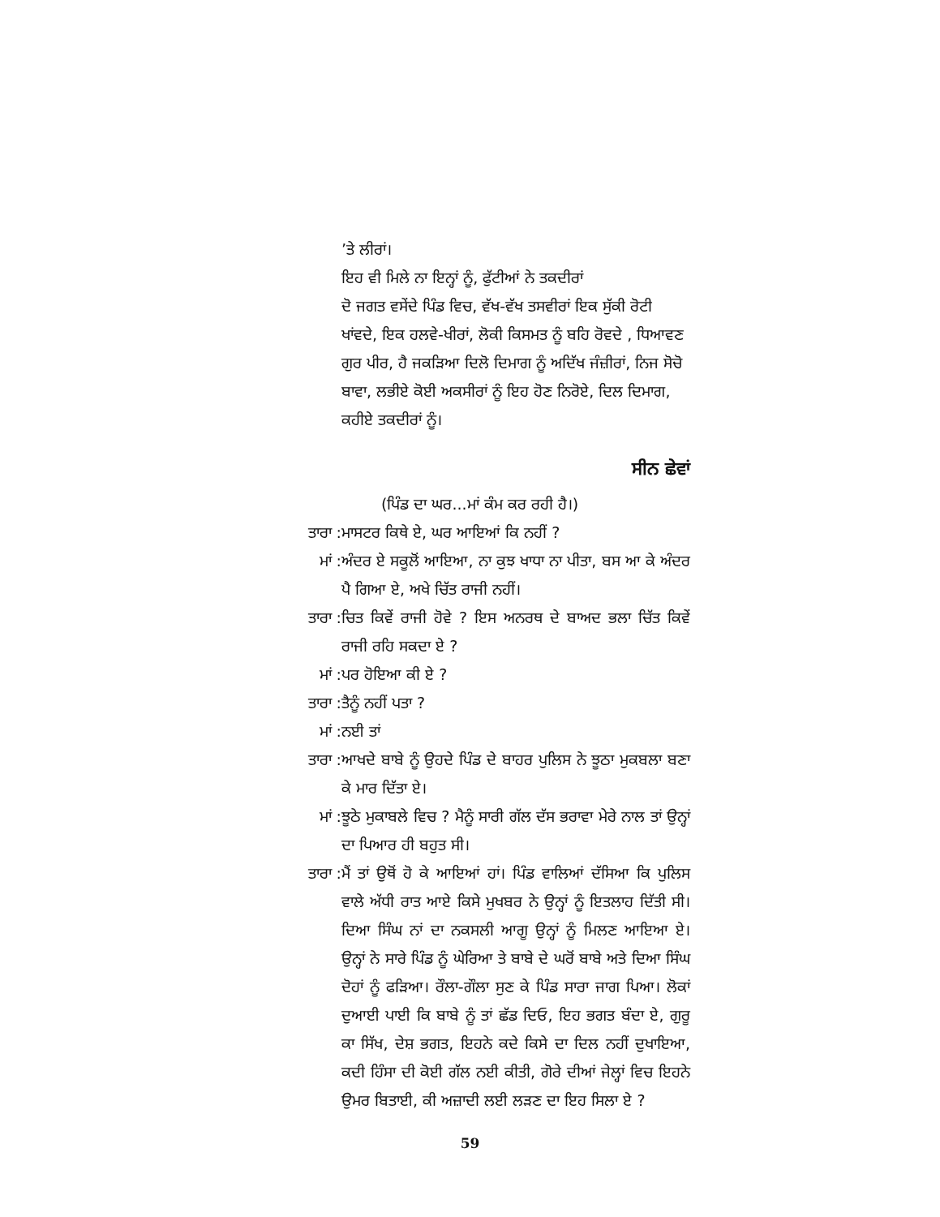’ਤੇ ਲੀਰਾਂ।
ਇਹ ਵੀ ਮਿਲੇ ਨਾ ਇਨ੍ਹਾਂ ਨੂੰ, ਫੁੱਟੀਆਂ ਨੇ ਤਕਦੀਰਾਂ
ਦੋ ਜਗਤ ਵਸੇਂਦੇ ਪਿੰਡ ਵਿਚ, ਵੱਖ-ਵੱਖ ਤਸਵੀਰਾਂ ਇਕ ਸੁੱਕੀ ਰੋਟੀ ਖਾਂਵਦੇ, ਇਕ ਹਲਵੇ-ਖੀਰਾਂ, ਲੋਕੀ ਕਿਸਮਤ ਨੂੰ ਬਹਿ ਰੋਵਦੇ , ਧਿਆਵਣ ਗੁਰ ਪੀਰ, ਹੈ ਜਕੜਿਆ ਦਿਲੋ ਦਿਮਾਗ ਨੂੰ ਅਦਿੱਖ ਜੰਜ਼ੀਰਾਂ, ਨਿਜ ਸੋਚੋ ਬਾਵਾ, ਲਭੀਏ ਕੋਈ ਅਕਸੀਰਾਂ ਨੂੰ ਇਹ ਹੋਣ ਨਿਰੋਏ, ਦਿਲ ਦਿਮਾਗ, ਕਹੀਏ ਤਕਦੀਰਾਂ ਨੂੰ।
ਸੀਨ ਛੇਵਾਂ
(ਪਿੰਡ ਦਾ ਘਰ...ਮਾਂ ਕੰਮ ਕਰ ਰਹੀ ਹੈ।)
ਤਾਰਾ : ਮਾਸਟਰ ਕਿਥੇ ਏ, ਘਰ ਆਇਆਂ ਕਿ ਨਹੀਂ ?
ਮਾਂ : ਅੰਦਰ ਏ ਸਕੂਲੋਂ ਆਇਆ, ਨਾ ਕੁਝ ਖਾਧਾ ਨਾ ਪੀਤਾ, ਬਸ ਆ ਕੇ ਅੰਦਰ ਪੈ ਗਿਆ ਏ, ਅਖੇ ਚਿੱਤ ਰਾਜੀ ਨਹੀਂ।
ਤਾਰਾ : ਚਿਤ ਕਿਵੇਂ ਰਾਜੀ ਹੋਵੇ ? ਇਸ ਅਨਰਥ ਦੇ ਬਾਅਦ ਭਲਾ ਚਿੱਤ ਕਿਵੇਂ ਰਾਜੀ ਰਹਿ ਸਕਦਾ ਏ ?
ਮਾਂ : ਪਰ ਹੋਇਆ ਕੀ ਏ ?
ਤਾਰਾ : ਤੈਨੂੰ ਨਹੀਂ ਪਤਾ ?
ਮਾਂ : ਨਈ ਤਾਂ
ਤਾਰਾ : ਆਖਦੇ ਬਾਬੇ ਨੂੰ ਉਹਦੇ ਪਿੰਡ ਦੇ ਬਾਹਰ ਪੁਲਿਸ ਨੇ ਝੂਠਾ ਮੁਕਬਲਾ ਬਣਾ ਕੇ ਮਾਰ ਦਿੱਤਾ ਏ।
ਮਾਂ : ਝੂਠੇ ਮੁਕਾਬਲੇ ਵਿਚ ? ਮੈਨੂੰ ਸਾਰੀ ਗੱਲ ਦੱਸ ਭਰਾਵਾ ਮੇਰੇ ਨਾਲ ਤਾਂ ਉਨ੍ਹਾਂ ਦਾ ਪਿਆਰ ਹੀ ਬਹੁਤ ਸੀ।
ਤਾਰਾ : ਮੈਂ ਤਾਂ ਉਥੋਂ ਹੋ ਕੇ ਆਇਆਂ ਹਾਂ। ਪਿੰਡ ਵਾਲਿਆਂ ਦੱਸਿਆ ਕਿ ਪੁਲਿਸ ਵਾਲੇ ਅੱਧੀ ਰਾਤ ਆਏ ਕਿਸੇ ਮੁਖਬਰ ਨੇ ਉਨ੍ਹਾਂ ਨੂੰ ਇਤਲਾਹ ਦਿੱਤੀ ਸੀ। ਦਿਆ ਸਿੰਘ ਨਾਂ ਦਾ ਨਕਸਲੀ ਆਗੂ ਉਨ੍ਹਾਂ ਨੂੰ ਮਿਲਣ ਆਇਆ ਏ। ਉਨ੍ਹਾਂ ਨੇ ਸਾਰੇ ਪਿੰਡ ਨੂੰ ਘੇਰਿਆ ਤੇ ਬਾਬੇ ਦੇ ਘਰੋਂ ਬਾਬੇ ਅਤੇ ਦਿਆ ਸਿੰਘ ਦੋਹਾਂ ਨੂੰ ਫੜਿਆ। ਰੌਲਾ-ਗੌਲਾ ਸੁਣ ਕੇ ਪਿੰਡ ਸਾਰਾ ਜਾਗ ਪਿਆ। ਲੋਕਾਂ ਦੁਆਈ ਪਾਈ ਕਿ ਬਾਬੇ ਨੂੰ ਤਾਂ ਛੱਡ ਦਿਓ, ਇਹ ਭਗਤ ਬੰਦਾ ਏ, ਗੁਰੂ ਕਾ ਸਿੱਖ, ਦੇਸ਼ ਭਗਤ, ਇਹਨੇ ਕਦੇ ਕਿਸੇ ਦਾ ਦਿਲ ਨਹੀਂ ਦੁਖਾਇਆ, ਕਦੀ ਹਿੰਸਾ ਦੀ ਕੋਈ ਗੱਲ ਨਈ ਕੀਤੀ, ਗੋਰੇ ਦੀਆਂ ਜੇਲ੍ਹਾਂ ਵਿਚ ਇਹਨੇ ਉਮਰ ਬਿਤਾਈ, ਕੀ ਅਜ਼ਾਦੀ ਲਈ ਲੜਣ ਦਾ ਇਹ ਸਿਲਾ ਏ ?
59